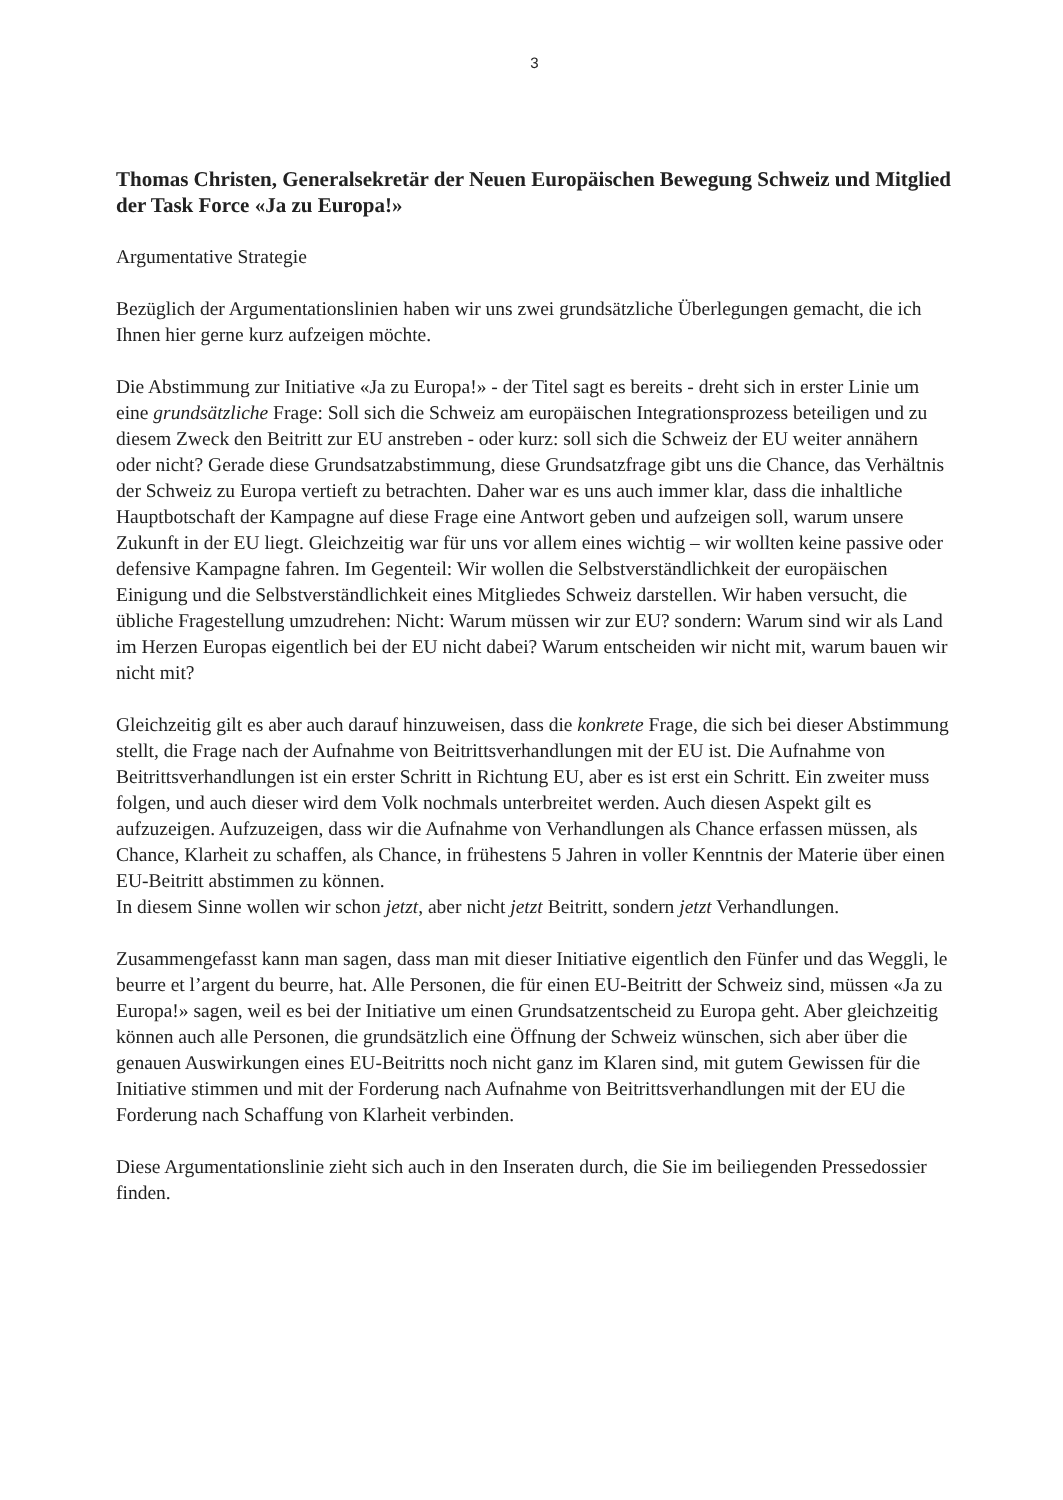3
Thomas Christen, Generalsekretär der Neuen Europäischen Bewegung Schweiz und Mitglied der Task Force «Ja zu Europa!»
Argumentative Strategie
Bezüglich der Argumentationslinien haben wir uns zwei grundsätzliche Überlegungen gemacht, die ich Ihnen hier gerne kurz aufzeigen möchte.
Die Abstimmung zur Initiative «Ja zu Europa!» - der Titel sagt es bereits - dreht sich in erster Linie um eine grundsätzliche Frage: Soll sich die Schweiz am europäischen Integrationsprozess beteiligen und zu diesem Zweck den Beitritt zur EU anstreben - oder kurz: soll sich die Schweiz der EU weiter annähern oder nicht? Gerade diese Grundsatzabstimmung, diese Grundsatzfrage gibt uns die Chance, das Verhältnis der Schweiz zu Europa vertieft zu betrachten. Daher war es uns auch immer klar, dass die inhaltliche Hauptbotschaft der Kampagne auf diese Frage eine Antwort geben und aufzeigen soll, warum unsere Zukunft in der EU liegt. Gleichzeitig war für uns vor allem eines wichtig – wir wollten keine passive oder defensive Kampagne fahren. Im Gegenteil: Wir wollen die Selbstverständlichkeit der europäischen Einigung und die Selbstverständlichkeit eines Mitgliedes Schweiz darstellen. Wir haben versucht, die übliche Fragestellung umzudrehen: Nicht: Warum müssen wir zur EU? sondern: Warum sind wir als Land im Herzen Europas eigentlich bei der EU nicht dabei? Warum entscheiden wir nicht mit, warum bauen wir nicht mit?
Gleichzeitig gilt es aber auch darauf hinzuweisen, dass die konkrete Frage, die sich bei dieser Abstimmung stellt, die Frage nach der Aufnahme von Beitrittsverhandlungen mit der EU ist. Die Aufnahme von Beitrittsverhandlungen ist ein erster Schritt in Richtung EU, aber es ist erst ein Schritt. Ein zweiter muss folgen, und auch dieser wird dem Volk nochmals unterbreitet werden. Auch diesen Aspekt gilt es aufzuzeigen. Aufzuzeigen, dass wir die Aufnahme von Verhandlungen als Chance erfassen müssen, als Chance, Klarheit zu schaffen, als Chance, in frühestens 5 Jahren in voller Kenntnis der Materie über einen EU-Beitritt abstimmen zu können.
In diesem Sinne wollen wir schon jetzt, aber nicht jetzt Beitritt, sondern jetzt Verhandlungen.
Zusammengefasst kann man sagen, dass man mit dieser Initiative eigentlich den Fünfer und das Weggli, le beurre et l’argent du beurre, hat. Alle Personen, die für einen EU-Beitritt der Schweiz sind, müssen «Ja zu Europa!» sagen, weil es bei der Initiative um einen Grundsatzentscheid zu Europa geht. Aber gleichzeitig können auch alle Personen, die grundsätzlich eine Öffnung der Schweiz wünschen, sich aber über die genauen Auswirkungen eines EU-Beitritts noch nicht ganz im Klaren sind, mit gutem Gewissen für die Initiative stimmen und mit der Forderung nach Aufnahme von Beitrittsverhandlungen mit der EU die Forderung nach Schaffung von Klarheit verbinden.
Diese Argumentationslinie zieht sich auch in den Inseraten durch, die Sie im beiliegenden Pressedossier finden.